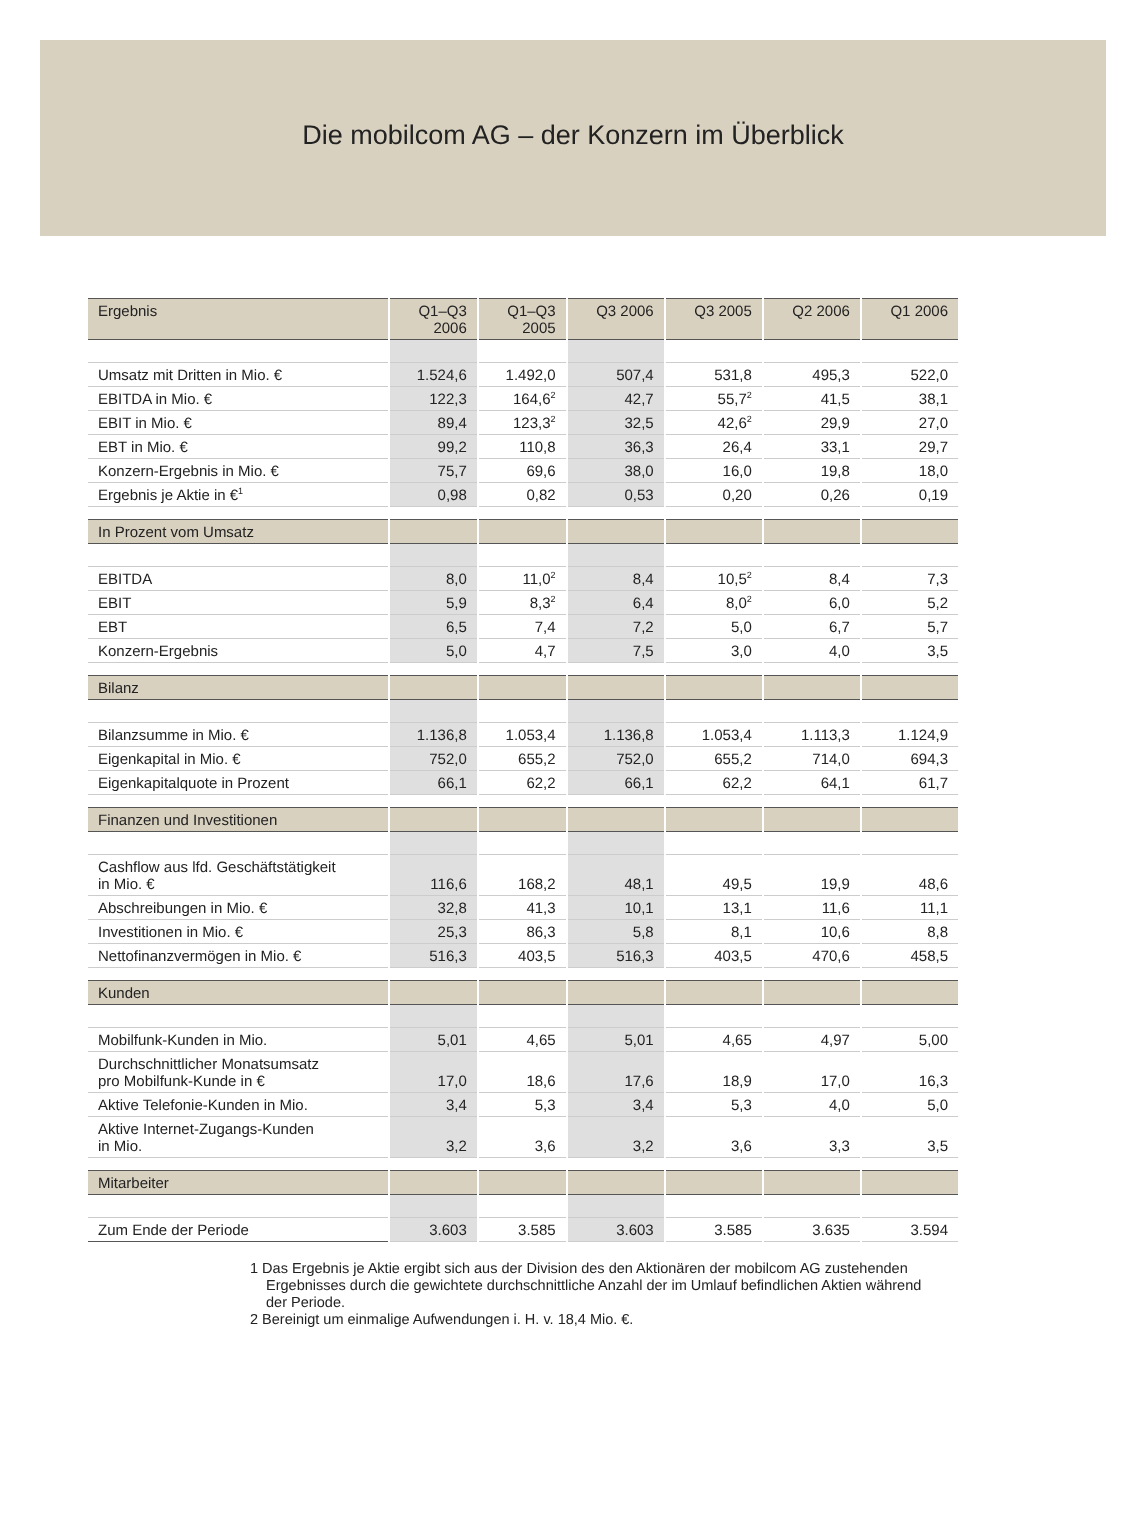Die mobilcom AG – der Konzern im Überblick
| Ergebnis | Q1–Q3 2006 | Q1–Q3 2005 | Q3 2006 | Q3 2005 | Q2 2006 | Q1 2006 |
| --- | --- | --- | --- | --- | --- | --- |
| Umsatz mit Dritten in Mio. € | 1.524,6 | 1.492,0 | 507,4 | 531,8 | 495,3 | 522,0 |
| EBITDA in Mio. € | 122,3 | 164,6<sup>2</sup> | 42,7 | 55,7<sup>2</sup> | 41,5 | 38,1 |
| EBIT in Mio. € | 89,4 | 123,3<sup>2</sup> | 32,5 | 42,6<sup>2</sup> | 29,9 | 27,0 |
| EBT in Mio. € | 99,2 | 110,8 | 36,3 | 26,4 | 33,1 | 29,7 |
| Konzern-Ergebnis in Mio. € | 75,7 | 69,6 | 38,0 | 16,0 | 19,8 | 18,0 |
| Ergebnis je Aktie in €<sup>1</sup> | 0,98 | 0,82 | 0,53 | 0,20 | 0,26 | 0,19 |
| In Prozent vom Umsatz | | | | | | |
| EBITDA | 8,0 | 11,0<sup>2</sup> | 8,4 | 10,5<sup>2</sup> | 8,4 | 7,3 |
| EBIT | 5,9 | 8,3<sup>2</sup> | 6,4 | 8,0<sup>2</sup> | 6,0 | 5,2 |
| EBT | 6,5 | 7,4 | 7,2 | 5,0 | 6,7 | 5,7 |
| Konzern-Ergebnis | 5,0 | 4,7 | 7,5 | 3,0 | 4,0 | 3,5 |
| Bilanz | | | | | | |
| Bilanzsumme in Mio. € | 1.136,8 | 1.053,4 | 1.136,8 | 1.053,4 | 1.113,3 | 1.124,9 |
| Eigenkapital in Mio. € | 752,0 | 655,2 | 752,0 | 655,2 | 714,0 | 694,3 |
| Eigenkapitalquote in Prozent | 66,1 | 62,2 | 66,1 | 62,2 | 64,1 | 61,7 |
| Finanzen und Investitionen | | | | | | |
| Cashflow aus lfd. Geschäftstätigkeit in Mio. € | 116,6 | 168,2 | 48,1 | 49,5 | 19,9 | 48,6 |
| Abschreibungen in Mio. € | 32,8 | 41,3 | 10,1 | 13,1 | 11,6 | 11,1 |
| Investitionen in Mio. € | 25,3 | 86,3 | 5,8 | 8,1 | 10,6 | 8,8 |
| Nettofinanzvermögen in Mio. € | 516,3 | 403,5 | 516,3 | 403,5 | 470,6 | 458,5 |
| Kunden | | | | | | |
| Mobilfunk-Kunden in Mio. | 5,01 | 4,65 | 5,01 | 4,65 | 4,97 | 5,00 |
| Durchschnittlicher Monatsumsatz pro Mobilfunk-Kunde in € | 17,0 | 18,6 | 17,6 | 18,9 | 17,0 | 16,3 |
| Aktive Telefonie-Kunden in Mio. | 3,4 | 5,3 | 3,4 | 5,3 | 4,0 | 5,0 |
| Aktive Internet-Zugangs-Kunden in Mio. | 3,2 | 3,6 | 3,2 | 3,6 | 3,3 | 3,5 |
| Mitarbeiter | | | | | | |
| Zum Ende der Periode | 3.603 | 3.585 | 3.603 | 3.585 | 3.635 | 3.594 |
1 Das Ergebnis je Aktie ergibt sich aus der Division des den Aktionären der mobilcom AG zustehenden Ergebnisses durch die gewichtete durchschnittliche Anzahl der im Umlauf befindlichen Aktien während der Periode.
2 Bereinigt um einmalige Aufwendungen i. H. v. 18,4 Mio. €.